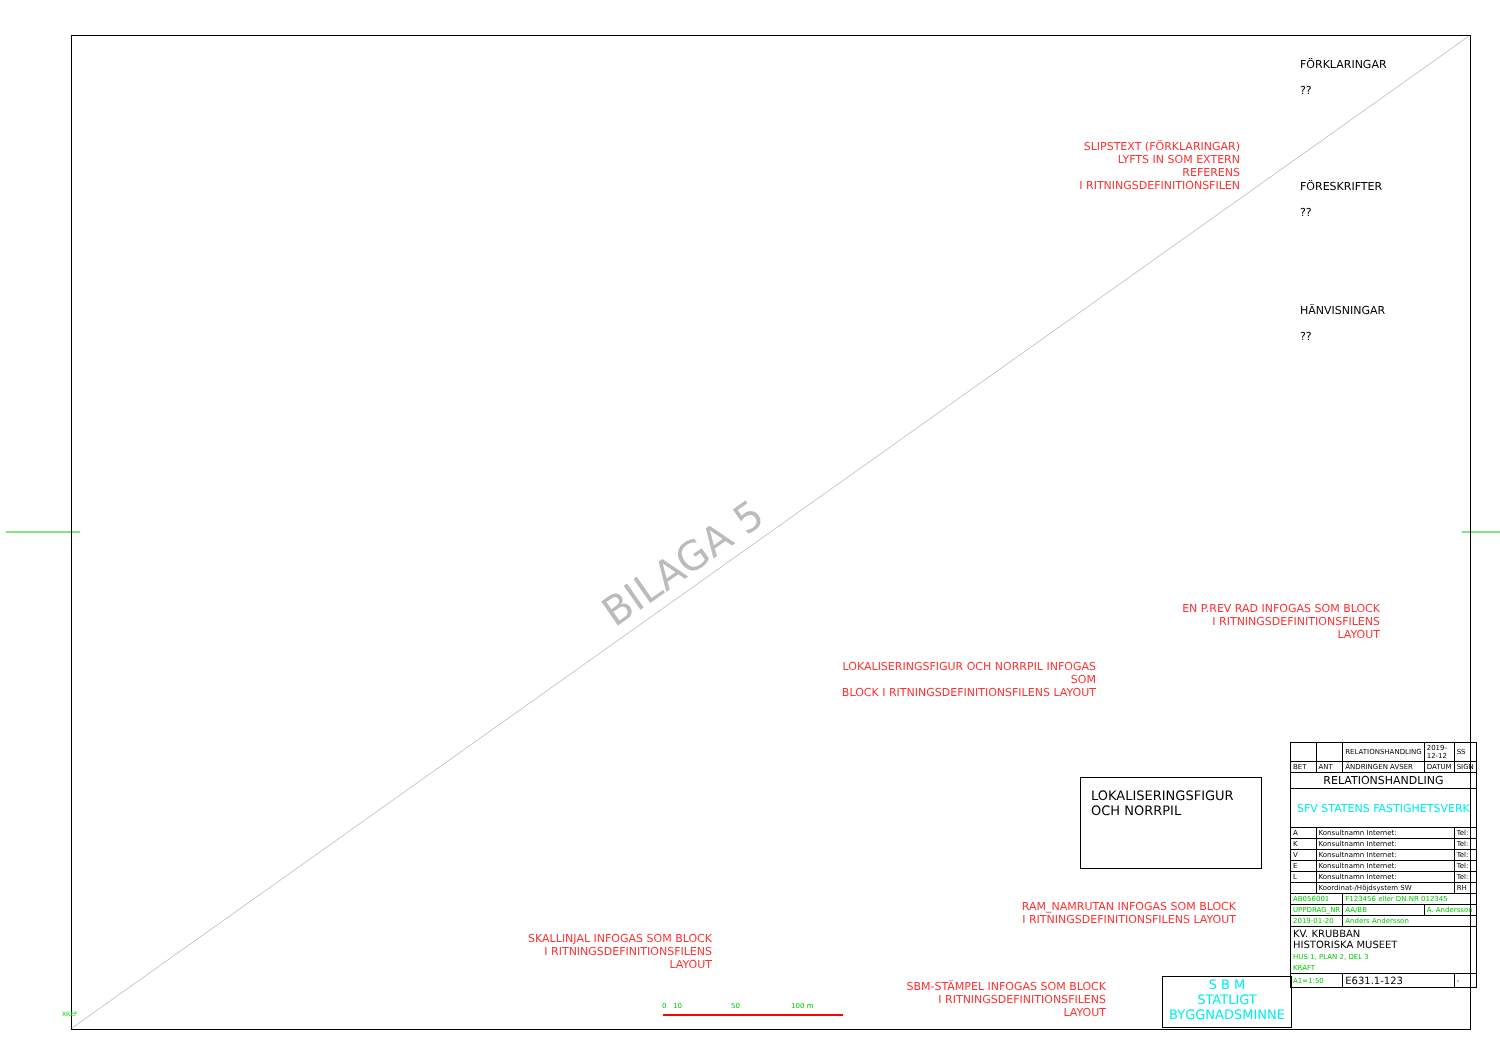FÖRKLARINGAR
??
SLIPSTEXT (FÖRKLARINGAR)
LYFTS IN SOM EXTERN REFERENS
I RITNINGSDEFINITIONSFILEN
FÖRESKRIFTER
??
HÄNVISNINGAR
??
BILAGA 5
EN P.REV RAD INFOGAS SOM BLOCK
I RITNINGSDEFINITIONSFILENS LAYOUT
LOKALISERINGSFIGUR OCH NORRPIL INFOGAS SOM
BLOCK I RITNINGSDEFINITIONSFILENS LAYOUT
LOKALISERINGSFIGUR
OCH NORRPIL
RAM_NAMRUTAN INFOGAS SOM BLOCK
I RITNINGSDEFINITIONSFILENS LAYOUT
SKALLINJAL INFOGAS SOM BLOCK
I RITNINGSDEFINITIONSFILENS LAYOUT
SBM-STÄMPEL INFOGAS SOM BLOCK
I RITNINGSDEFINITIONSFILENS LAYOUT
0 10 50 100 m
S B M
STATLIGT
BYGGNADSMINNE
XREF
| | | RELATIONSHANDLING | 2019-12-12 | SS |
| BET | ANT | ÄNDRINGEN AVSER | DATUM | SIGN |
| RELATIONSHANDLING | | | | |
| SFV STATENS FASTIGHETSVERK | | | | |
| A | Konsultnamn Internet: | | | Tel: |
| K | Konsultnamn Internet: | | | Tel: |
| V | Konsultnamn Internet: | | | Tel: |
| E | Konsultnamn Internet: | | | Tel: |
| L | Konsultnamn Internet: | | | Tel: |
| | Koordinat-/Höjdsystem SW | | | RH |
| AB056001 | | F123456 eller DN.NR 012345 | | |
| UPPDRAG_NR | | AA/BB | A. Andersson | |
| 2019-01-20 | | Anders Andersson | | |
| KV. KRUBBAN HISTORISKA MUSEET HUS 1, PLAN 2, DEL 3 KRAFT | | | | |
| A1=1:50 | | E631.1-123 | | - |